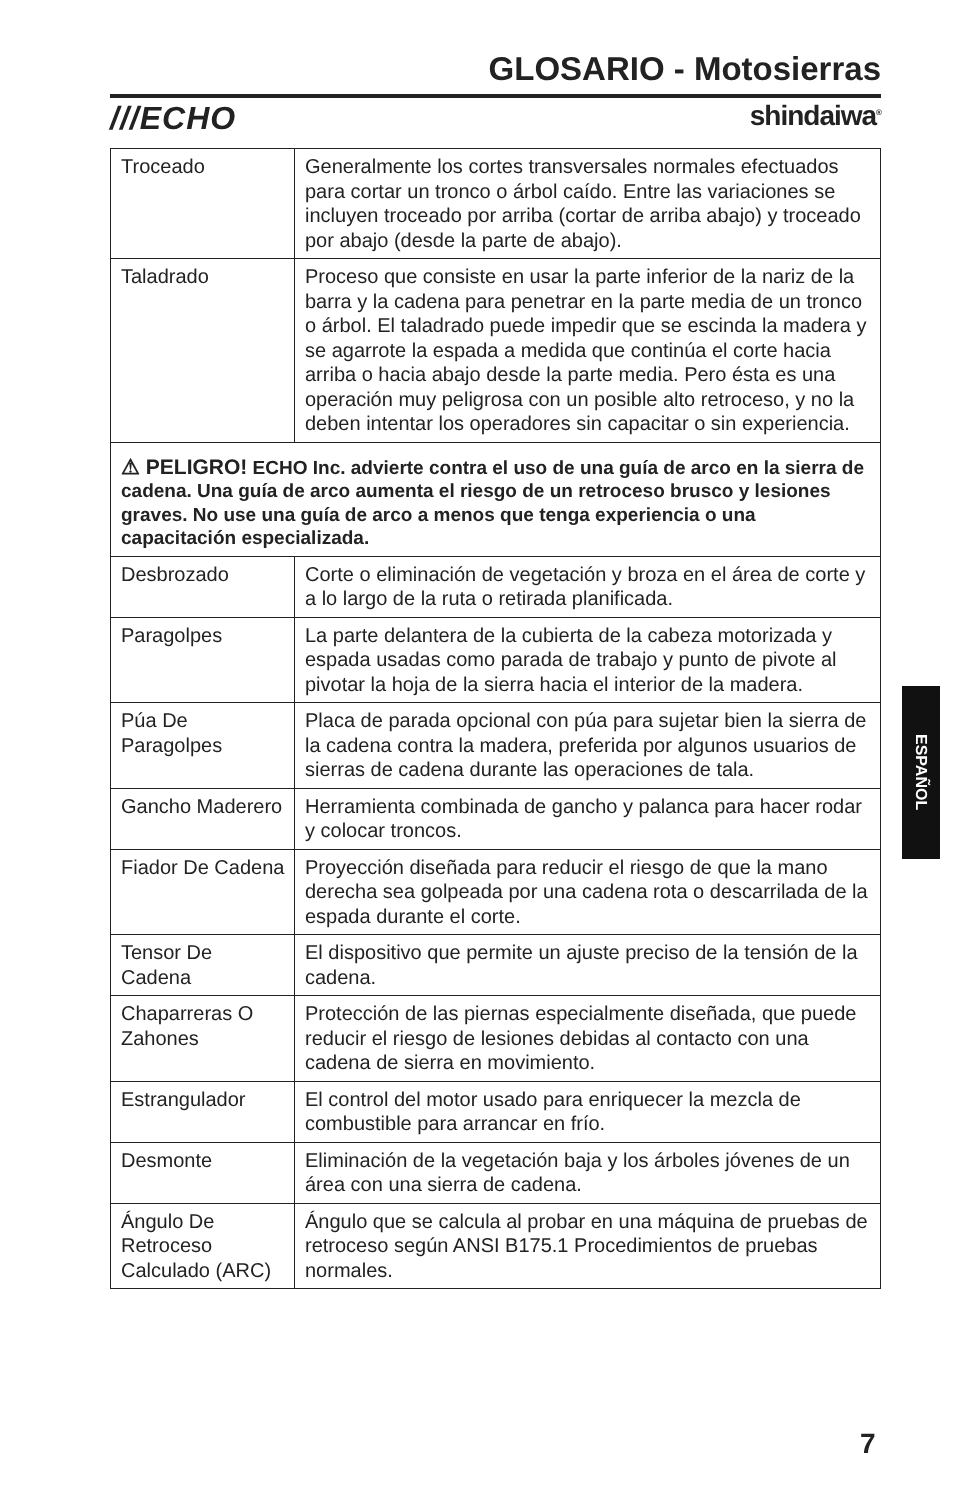GLOSARIO - Motosierras
///ECHO shindaiwa<sup>®</sup>
| Troceado | Generalmente los cortes transversales normales efectuados para cortar un tronco o árbol caído. Entre las variaciones se incluyen troceado por arriba (cortar de arriba abajo) y troceado por abajo (desde la parte de abajo). |
| Taladrado | Proceso que consiste en usar la parte inferior de la nariz de la barra y la cadena para penetrar en la parte media de un tronco o árbol. El taladrado puede impedir que se escinda la madera y se agarrote la espada a medida que continúa el corte hacia arriba o hacia abajo desde la parte media. Pero ésta es una operación muy peligrosa con un posible alto retroceso, y no la deben intentar los operadores sin capacitar o sin experiencia. |
| ⚠ PELIGRO! ECHO Inc. advierte contra el uso de una guía de arco en la sierra de cadena. Una guía de arco aumenta el riesgo de un retroceso brusco y lesiones graves. No use una guía de arco a menos que tenga experiencia o una capacitación especializada. | |
| Desbrozado | Corte o eliminación de vegetación y broza en el área de corte y a lo largo de la ruta o retirada planificada. |
| Paragolpes | La parte delantera de la cubierta de la cabeza motorizada y espada usadas como parada de trabajo y punto de pivote al pivotar la hoja de la sierra hacia el interior de la madera. |
| Púa De Paragolpes | Placa de parada opcional con púa para sujetar bien la sierra de la cadena contra la madera, preferida por algunos usuarios de sierras de cadena durante las operaciones de tala. |
| Gancho Maderero | Herramienta combinada de gancho y palanca para hacer rodar y colocar troncos. |
| Fiador De Cadena | Proyección diseñada para reducir el riesgo de que la mano derecha sea golpeada por una cadena rota o descarrilada de la espada durante el corte. |
| Tensor De Cadena | El dispositivo que permite un ajuste preciso de la tensión de la cadena. |
| Chaparreras O Zahones | Protección de las piernas especialmente diseñada, que puede reducir el riesgo de lesiones debidas al contacto con una cadena de sierra en movimiento. |
| Estrangulador | El control del motor usado para enriquecer la mezcla de combustible para arrancar en frío. |
| Desmonte | Eliminación de la vegetación baja y los árboles jóvenes de un área con una sierra de cadena. |
| Ángulo De Retroceso Calculado (ARC) | Ángulo que se calcula al probar en una máquina de pruebas de retroceso según ANSI B175.1 Procedimientos de pruebas normales. |
ESPAÑOL
7